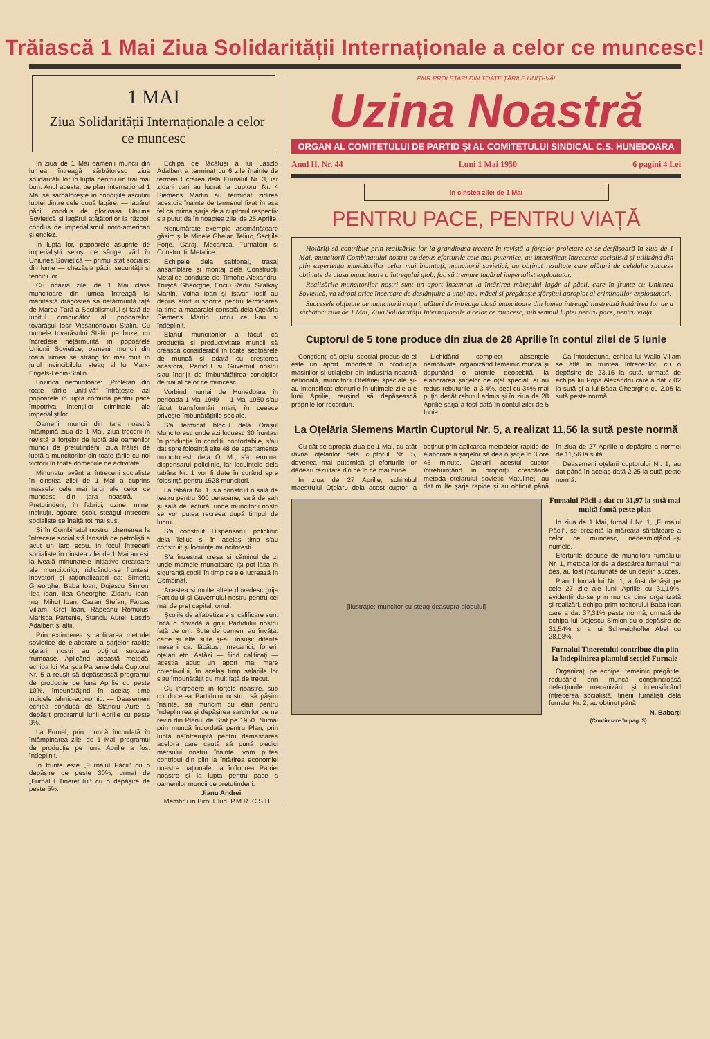Trăiască 1 Mai Ziua Solidarității Internaționale a celor ce muncesc!
1 MAI
Ziua Solidarității Internaționale a celor ce muncesc
In ziua de 1 Mai oamenii muncii din lumea întreagă sărbătoresc ziua solidarității lor în lupta pentru un trai mai bun. Anul acesta, pe plan internațional 1 Mai se sărbătorește în condițiile ascuțirii luptei dintre cele două lagăre, — lagărul păcii, condus de glorioasa Uniune Sovietică și lagărul ațâțătorilor la război, condus de imperialismul nord-american și englez.
In lupta lor, popoarele asuprite de imperialiștii setoși de sânge, văd în Uniunea Sovietică — primul stat socialist din lume — chezășia păcii, securității și fericirii lor.
Cu ocazia zilei de 1 Mai clasa muncitoare din lumea întreagă își manifestă dragostea sa nețărmurită față de Marea Țară a Socialismului și față de iubitul conducător al popoarelor, tovarășul Iosif Vissarionovici Stalin. Cu numele tovarășului Stalin pe buze, cu încredere nețărmurită în popoarele Uniunii Sovietice, oamenii muncii din toată lumea se strâng tot mai mult în jurul invincibilului steag al lui Marx-Engels-Lenin-Stalin.
Lozinca nemuritoare: „Proletari din toate țările uniți-vă“ înfrățește azi popoarele în lupta comună pentru pace împotriva intențiilor criminale ale imperialiștilor.
Oamenii muncii din țara noastră întâmpină ziua de 1 Mai, ziua trecerii în revistă a forțelor de luptă ale oamenilor muncii de pretutindeni, ziua frăției de luptă a muncitorilor din toate țările cu noi victorii în toate domeniile de activitate.
Minunatul avânt al întrecerii socialiste în cinstea zilei de 1 Mai a cuprins massele cele mai largi ale celor ce muncesc din țara noastră. — Pretutindeni, în fabrici, uzine, mine, instituții, ogoare, școli, steagul întrecerii socialiste se înalță tot mai sus.
Și în Combinatul nostru, chemarea la întrecere socialistă lansată de petroliști a avut un larg ecou. In focul întrecerii socialiste în cinstea zilei de 1 Mai au eșit la iveală minunatele inițiative creatoare ale muncitorilor, ridicându-se fruntași, inovatori și raționalizatori ca: Simeria Gheorghe, Baba Ioan, Dojescu Simion, Ilea Ioan, Ilea Gheorghe, Zidariu Ioan, Ing. Mihuț Ioan, Cazan Stefan, Farcaș Viliam, Greț Ioan, Râpeanu Romulus, Marișca Partenie, Stanciu Aurel, Laszlo Adalbert și alții.
Prin extinderea și aplicarea metodei sovietice de elaborare a șarjelor rapide oțelarii noștri au obținut succese frumoase. Aplicând această metodă, echipa lui Marișca Partenie dela Cuptorul Nr. 5 a reușit să depășească programul de producție pe luna Aprilie cu peste 10%, îmbunătățind în acelaș timp indicele tehnic-economic. — Deasemeni echipa condusă de Stanciu Aurel a depășit programul lunii Aprilie cu peste 3%.
La Furnal, prin muncă încordată în întâmpinarea zilei de 1 Mai, programul de producție pe luna Aprilie a fost îndeplinit.
In frunte este „Furnalul Păcii“ cu o depășire de peste 30%, urmat de „Furnalul Tineretului“ cu o depășire de peste 5%.
Echipa de lăcătuși a lui Laszlo Adalbert a terminat cu 6 zile înainte de termen lucrarea dela Furnalul Nr. 3, iar zidarii cari au lucrat la cuptorul Nr. 4 Siemens Martin au terminat zidirea acestuia înainte de termenul fixat în așa fel ca prima șarje dela cuptorul respectiv s'a putut da în noaptea zilei de 25 Aprilie.
Nenumărate exemple asemănătoare găsim și la Minele Ghelar, Teliuc, Secțiile Forje, Garaj, Mecanică, Turnătorii și Construcții Metalice.
Echipele dela șablonaj, trasaj ansamblare și montaj dela Construcții Metalice conduse de Timofte Alexandru, Trușcă Gheorghe, Enciu Radu, Szalkay Martin, Voina Ioan și Iștvan Iosif au depus eforturi sporite pentru terminarea la timp a macaralei consolă dela Oțelăria Siemens Martin, lucru ce l-au și îndeplinit.
Elanul muncitorilor a făcut ca producția și productivitate muncii să crească considerabil în toate sectoarele de muncă și odată cu creșterea acestora, Partidul și Guvernul nostru s'au îngrijit de îmbunătățirea condițiilor de trai al celor ce muncesc.
Vorbind numai de Hunedoara în perioada 1 Mai 1949 — 1 Mai 1950 s'au făcut transformări mari, în ceeace privește îmbunătățirile sociale.
S'a terminat blocul dela Orașul Muncitoresc unde azi locuesc 30 fruntași în producție în condiții confortabile, s'au dat spre folosință alte 48 de apartamente muncitorești dela O. M., s'a terminat dispensarul policlinic, iar locuințele dela tabăra Nr. 1 vor fi date în curând spre folosință pentru 1528 muncitori.
La tabăra Nr. 1, s'a construit o sală de teatru pentru 300 persoane, sală de șah și sală de lectură, unde muncitorii noștri se vor putea recreea după timpul de lucru.
S'a construit Dispensarul policlinic dela Teliuc și în acelaș timp s'au construit și locuințe muncitorești.
S'a înzestrat creșa și căminul de zi unde mamele muncitoare își pot lăsa în siguranță copiii în timp ce ele lucrează în Combinat.
Acestea și multe altele dovedesc grija Partidului și Guvernului nostru pentru cel mai de preț capital, omul.
Școlile de alfabetizare și calificare sunt încă o dovadă a grijii Partidului nostru față de om. Sute de oameni au învățat carte și alte sute și-au însușit diferite meserii ca: lăcătuși, mecanici, forjeri, oțelari etc. Astăzi — fiind calificați — aceștia aduc un aport mai mare colectivului, în acelaș timp salariile lor s'au îmbunătățit cu mult față de trecut.
Cu încredere în forțele noastre, sub conducerea Partidului nostru, să pășim înainte, să muncim cu elan pentru îndeplinirea și depășirea sarcinilor ce ne revin din Planul de Stat pe 1950. Numai prin muncă încordată pentru Plan, prin luptă neîntreruptă pentru demascarea acelora care caută să pună piedici mersului nostru înainte, vom putea contribui din plin la întărirea economiei noastre naționale, la înflorirea Patriei noastre și la lupta pentru pace a oamenilor muncii de pretutindeni.
Jianu Andrei
Membru în Biroul Jud. P.M.R. C.S.H.
PMR PROLETARI DIN TOATE ȚĂRILE UNIȚI-VĂ!
Uzina Noastră
ORGAN AL COMITETULUI DE PARTID ȘI AL COMITETULUI SINDICAL C.S. HUNEDOARA
Anul II. Nr. 44 Luni 1 Mai 1950 6 pagini 4 Lei
In cinstea zilei de 1 Mai
PENTRU PACE, PENTRU VIAȚĂ
Hotărîți să contribue prin realizările lor la grandioasa trecere în revistă a forțelor proletare ce se desfășoară în ziua de 1 Mai, muncitorii Combinatului nostru au depus eforturile cele mai puternice, au intensificat întrecerea socialistă și utilizând din plin experiența muncitorilor celor mai înaintați, muncitorii sovietici, au obținut rezultate care alături de celelalte succese obținute de clasa muncitoare a întregului glob, fac să tremure lagărul imperialist exploatator.
Realizările muncitorilor noștri sunt un aport însemnat la întărirea măreţului lagăr al păcii, care în frunte cu Uniunea Sovietică, va zdrobi orice încercare de deslănțuire a unui nou măcel și pregătește sfârșitul apropiat al criminalilor exploatatori.
Succesele obținute de muncitorii noștri, alături de întreaga clasă muncitoare din lumea întreagă ilustrează hotărîrea lor de a sărbători ziua de 1 Mai, Ziua Solidarității Internaționale a celor ce muncesc, sub semnul luptei pentru pace, pentru viață.
Cuptorul de 5 tone produce din ziua de 28 Aprilie în contul zilei de 5 Iunie
Conștienți că oțelul special produs de ei este un aport important în producția mașinilor și utilajelor din industria noastră națională, muncitorii Oțelăriei speciale și-au intensificat eforturile în ultimele zile ale lunii Aprilie, reușind să depășească propriile lor recorduri.
Lichidând complect absențele nemotivate, organizând temeinic munca și depunând o atenție deosebită, la elaborarea șarjelor de oțel special, ei au redus rebuturile la 3,4%, deci cu 34% mai puțin decât rebutul admis și în ziua de 28 Aprilie șarja a fost dată în contul zilei de 5 Iunie.
Ca întotdeauna, echipa lui Wallo Viliam se află în fruntea întrecerilor, cu o depășire de 23,15 la sută, urmată de echipa lui Popa Alexandru care a dat 7,02 la sută și a lui Băda Gheorghe cu 2,05 la sută peste normă.
La Oțelăria Siemens Martin Cuptorul Nr. 5, a realizat 11,56 la sută peste normă
Cu cât se apropia ziua de 1 Mai, cu atât râvna oțelarilor dela cuptorul Nr. 5, devenea mai puternică și eforturile lor dădeau rezultate din ce în ce mai bune.
In ziua de 27 Aprilie, schimbul maestrului Oțelaru dela acest cuptor, a obținut prin aplicarea metodelor rapide de elaborare a șarjelor să dea o șarje în 3 ore 45 minute. Oțelarii acestui cuptor întrebuințând în proporții crescânde metoda oțelarului sovietic Matulineț, au dat multe șarje rapide și au obținut până în ziua de 27 Aprilie o depășire a normei de 11,56 la sută.
Deasemeni oțelarii cuptorului Nr. 1, au dat până în aceiaș dată 2,25 la sută peste normă.
[ilustrație: muncitor cu steag deasupra globului]
Furnalul Păcii a dat cu 31,97 la sută mai multă fontă peste plan
In ziua de 1 Mai, furnalul Nr. 1, „Furnalul Păcii“, se prezintă la măreața sărbătoare a celor ce muncesc, nedesmințându-și numele.
Eforturile depuse de muncitorii furnalului Nr. 1, metoda lor de a descărca furnalul mai des, au fost încununate de un deplin succes.
Planul furnalului Nr. 1, a fost depășit pe cele 27 zile ale lunii Aprilie cu 31,19%, evidențiindu-se prin munca bine organizată și realizări, echipa prim-topitorului Baba Ioan care a dat 37,31% peste normă, urmată de echipa lui Dojescu Simion cu o depășire de 31,54% și a lui Schweighoffer Abel cu 28,08%.
Furnalul Tineretului contribue din plin la îndeplinirea planului secției Furnale
Organizați pe echipe, temeinic pregătite, reducând prin muncă conștiincioasă defecțiunile mecanizării și intensificând întrecerea socialistă, tinerii furnaliști dela furnalul Nr. 2, au obținut până
N. Babarți
(Continuare în pag. 3)